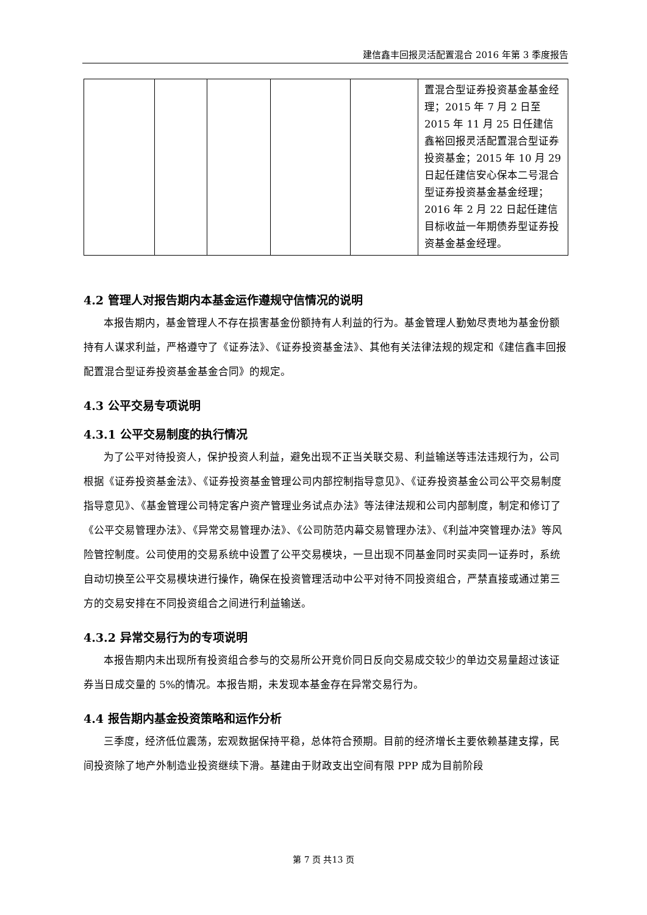建信鑫丰回报灵活配置混合 2016 年第 3 季度报告
| | | | | | 置混合型证券投资基金基金经理；2015 年 7 月 2 日至 2015 年 11 月 25 日任建信鑫裕回报灵活配置混合型证券投资基金；2015 年 10 月 29 日起任建信安心保本二号混合型证券投资基金基金经理；2016 年 2 月 22 日起任建信目标收益一年期债券型证券投资基金基金经理。 |
4.2 管理人对报告期内本基金运作遵规守信情况的说明
本报告期内，基金管理人不存在损害基金份额持有人利益的行为。基金管理人勤勉尽责地为基金份额持有人谋求利益，严格遵守了《证券法》、《证券投资基金法》、其他有关法律法规的规定和《建信鑫丰回报配置混合型证券投资基金基金合同》的规定。
4.3 公平交易专项说明
4.3.1 公平交易制度的执行情况
为了公平对待投资人，保护投资人利益，避免出现不正当关联交易、利益输送等违法违规行为，公司根据《证券投资基金法》、《证券投资基金管理公司内部控制指导意见》、《证券投资基金公司公平交易制度指导意见》、《基金管理公司特定客户资产管理业务试点办法》等法律法规和公司内部制度，制定和修订了《公平交易管理办法》、《异常交易管理办法》、《公司防范内幕交易管理办法》、《利益冲突管理办法》等风险管控制度。公司使用的交易系统中设置了公平交易模块，一旦出现不同基金同时买卖同一证券时，系统自动切换至公平交易模块进行操作，确保在投资管理活动中公平对待不同投资组合，严禁直接或通过第三方的交易安排在不同投资组合之间进行利益输送。
4.3.2 异常交易行为的专项说明
本报告期内未出现所有投资组合参与的交易所公开竞价同日反向交易成交较少的单边交易量超过该证券当日成交量的 5%的情况。本报告期，未发现本基金存在异常交易行为。
4.4 报告期内基金投资策略和运作分析
三季度，经济低位震荡，宏观数据保持平稳，总体符合预期。目前的经济增长主要依赖基建支撑，民间投资除了地产外制造业投资继续下滑。基建由于财政支出空间有限 PPP 成为目前阶段
第 7 页 共13 页